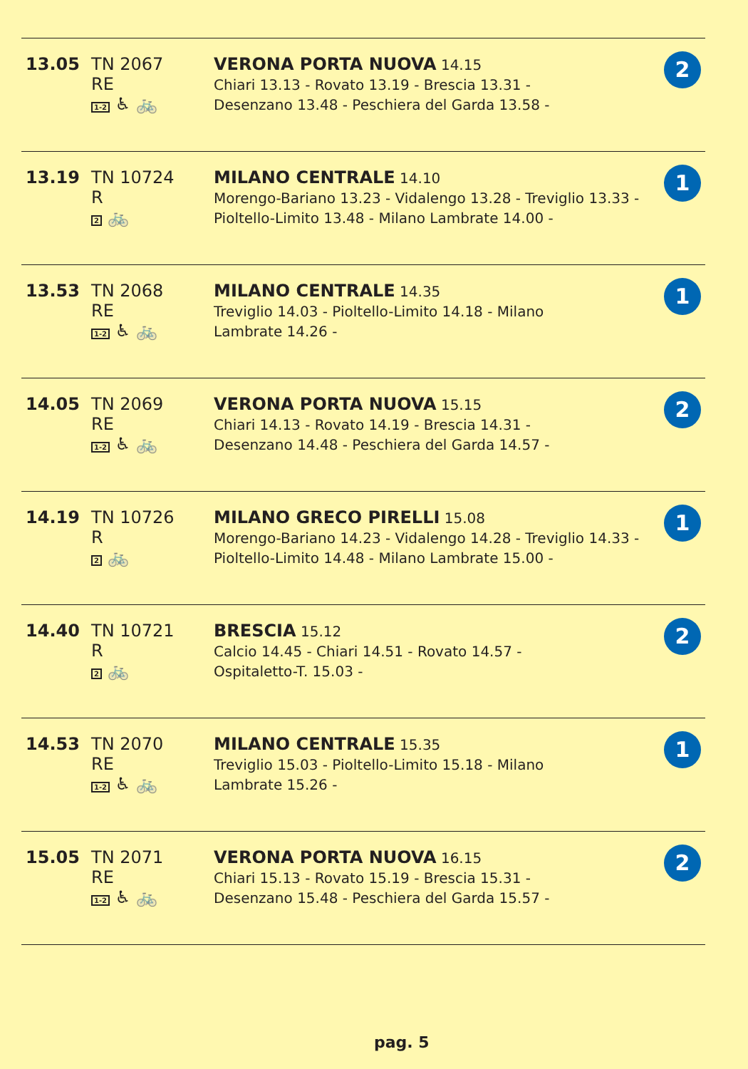| 13.05 | TN 2067 RE 1-2 ♿ 🚲 | VERONA PORTA NUOVA 14.15 Chiari 13.13 - Rovato 13.19 - Brescia 13.31 - Desenzano 13.48 - Peschiera del Garda 13.58 - | 2 |
| 13.19 | TN 10724 R 2 🚲 | MILANO CENTRALE 14.10 Morengo-Bariano 13.23 - Vidalengo 13.28 - Treviglio 13.33 - Pioltello-Limito 13.48 - Milano Lambrate 14.00 - | 1 |
| 13.53 | TN 2068 RE 1-2 ♿ 🚲 | MILANO CENTRALE 14.35 Treviglio 14.03 - Pioltello-Limito 14.18 - Milano Lambrate 14.26 - | 1 |
| 14.05 | TN 2069 RE 1-2 ♿ 🚲 | VERONA PORTA NUOVA 15.15 Chiari 14.13 - Rovato 14.19 - Brescia 14.31 - Desenzano 14.48 - Peschiera del Garda 14.57 - | 2 |
| 14.19 | TN 10726 R 2 🚲 | MILANO GRECO PIRELLI 15.08 Morengo-Bariano 14.23 - Vidalengo 14.28 - Treviglio 14.33 - Pioltello-Limito 14.48 - Milano Lambrate 15.00 - | 1 |
| 14.40 | TN 10721 R 2 🚲 | BRESCIA 15.12 Calcio 14.45 - Chiari 14.51 - Rovato 14.57 - Ospitaletto-T. 15.03 - | 2 |
| 14.53 | TN 2070 RE 1-2 ♿ 🚲 | MILANO CENTRALE 15.35 Treviglio 15.03 - Pioltello-Limito 15.18 - Milano Lambrate 15.26 - | 1 |
| 15.05 | TN 2071 RE 1-2 ♿ 🚲 | VERONA PORTA NUOVA 16.15 Chiari 15.13 - Rovato 15.19 - Brescia 15.31 - Desenzano 15.48 - Peschiera del Garda 15.57 - | 2 |
pag. 5